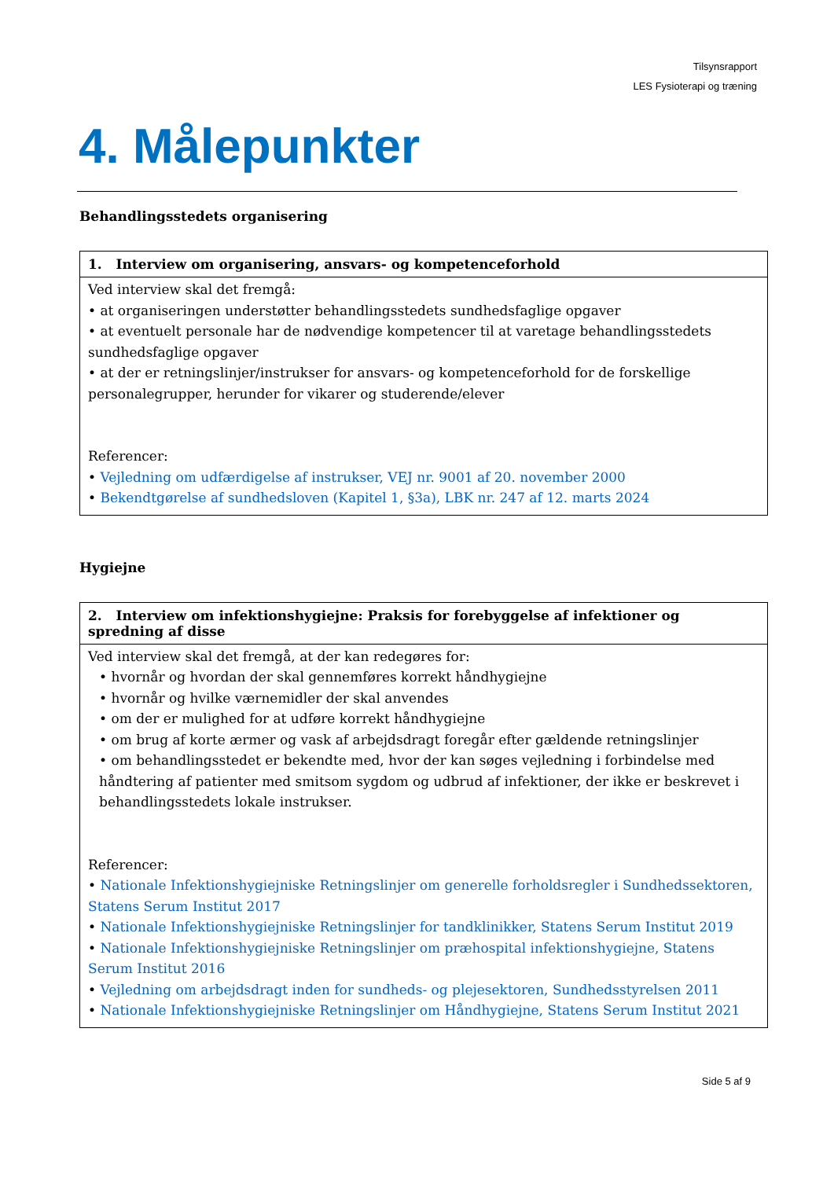Tilsynsrapport
LES Fysioterapi og træning
4. Målepunkter
Behandlingsstedets organisering
| 1. Interview om organisering, ansvars- og kompetenceforhold |
| --- |
| Ved interview skal det fremgå: • at organiseringen understøtter behandlingsstedets sundhedsfaglige opgaver • at eventuelt personale har de nødvendige kompetencer til at varetage behandlingsstedets sundhedsfaglige opgaver • at der er retningslinjer/instrukser for ansvars- og kompetenceforhold for de forskellige personalegrupper, herunder for vikarer og studerende/elever Referencer: • Vejledning om udfærdigelse af instrukser, VEJ nr. 9001 af 20. november 2000 • Bekendtgørelse af sundhedsloven (Kapitel 1, §3a), LBK nr. 247 af 12. marts 2024 |
Hygiejne
| 2. Interview om infektionshygiejne: Praksis for forebyggelse af infektioner og spredning af disse |
| --- |
| Ved interview skal det fremgå, at der kan redegøres for: • hvornår og hvordan der skal gennemføres korrekt håndhygiejne • hvornår og hvilke værnemidler der skal anvendes • om der er mulighed for at udføre korrekt håndhygiejne • om brug af korte ærmer og vask af arbejdsdragt foregår efter gældende retningslinjer • om behandlingsstedet er bekendte med, hvor der kan søges vejledning i forbindelse med håndtering af patienter med smitsom sygdom og udbrud af infektioner, der ikke er beskrevet i behandlingsstedets lokale instrukser. Referencer: • Nationale Infektionshygiejniske Retningslinjer om generelle forholdsregler i Sundhedssektoren, Statens Serum Institut 2017 • Nationale Infektionshygiejniske Retningslinjer for tandklinikker, Statens Serum Institut 2019 • Nationale Infektionshygiejniske Retningslinjer om præhospital infektionshygiejne, Statens Serum Institut 2016 • Vejledning om arbejdsdragt inden for sundheds- og plejesektoren, Sundhedsstyrelsen 2011 • Nationale Infektionshygiejniske Retningslinjer om Håndhygiejne, Statens Serum Institut 2021 |
Side 5 af 9